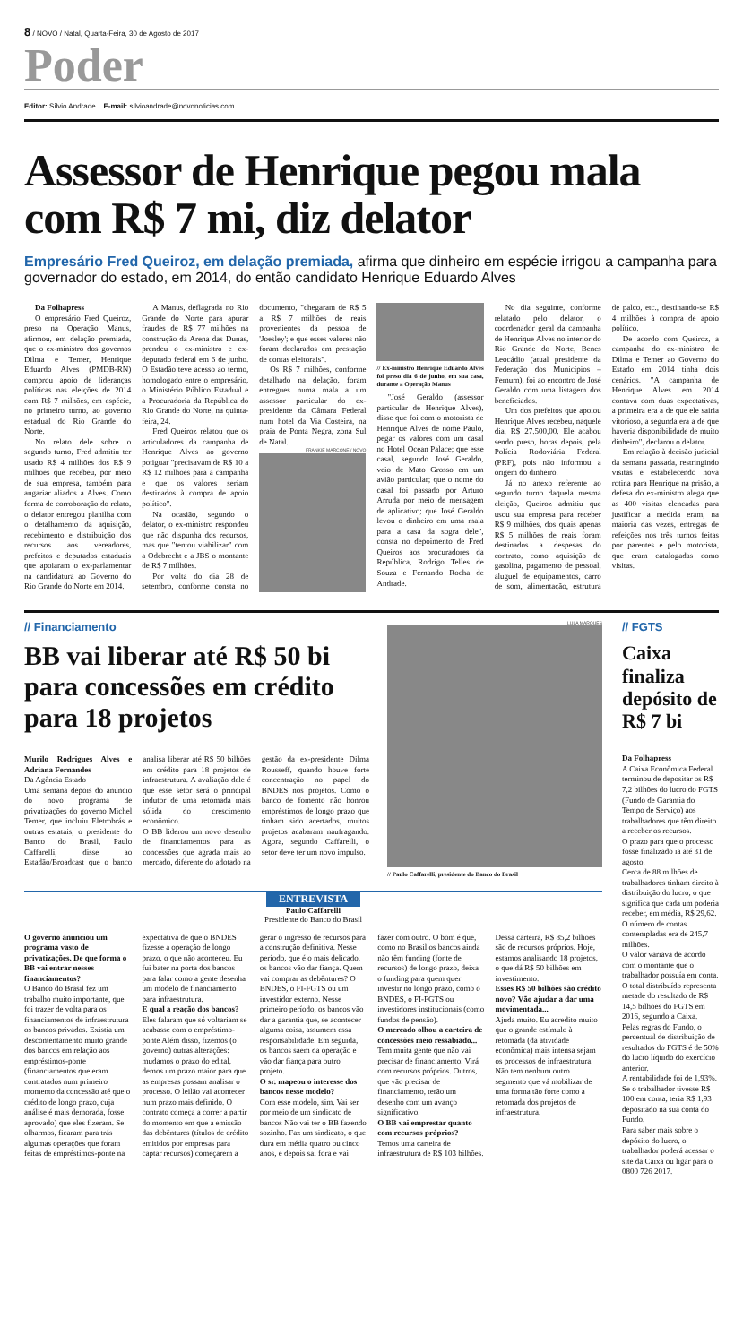8 / NOVO / Natal, Quarta-Feira, 30 de Agosto de 2017
Poder
Editor: Sílvio Andrade E-mail: silvioandrade@novonoticias.com
Assessor de Henrique pegou mala com R$ 7 mi, diz delator
Empresário Fred Queiroz, em delação premiada, afirma que dinheiro em espécie irrigou a campanha para governador do estado, em 2014, do então candidato Henrique Eduardo Alves
Da Folhapress
O empresário Fred Queiroz, preso na Operação Manus, afirmou, em delação premiada, que o ex-ministro dos governos Dilma e Temer, Henrique Eduardo Alves (PMDB-RN) comprou apoio de lideranças políticas nas eleições de 2014 com R$ 7 milhões, em espécie, no primeiro turno, ao governo estadual do Rio Grande do Norte.
No relato dele sobre o segundo turno, Fred admitiu ter usado R$ 4 milhões dos R$ 9 milhões que recebeu, por meio de sua empresa, também para angariar aliados a Alves. Como forma de corroboração do relato, o delator entregou planilha com o detalhamento da aquisição, recebimento e distribuição dos recursos aos vereadores, prefeitos e deputados estaduais que apoiaram o ex-parlamentar na candidatura ao Governo do Rio Grande do Norte em 2014.
A Manus, deflagrada no Rio Grande do Norte para apurar fraudes de R$ 77 milhões na construção da Arena das Dunas, prendeu o ex-ministro e ex-deputado federal em 6 de junho. O Estadão teve acesso ao termo, homologado entre o empresário, o Ministério Público Estadual e a Procuradoria da República do Rio Grande do Norte, na quinta-feira, 24.
Fred Queiroz relatou que os articuladores da campanha de Henrique Alves ao governo potiguar "precisavam de R$ 10 a R$ 12 milhões para a campanha e que os valores seriam destinados à compra de apoio político".
Na ocasião, segundo o delator, o ex-ministro respondeu que não dispunha dos recursos, mas que "tentou viabilizar" com a Odebrecht e a JBS o montante de R$ 7 milhões.
Por volta do dia 28 de setembro, conforme consta no documento, "chegaram de R$ 5 a R$ 7 milhões de reais provenientes da pessoa de 'Joesley'; e que esses valores não foram declarados em prestação de contas eleitorais".
Os R$ 7 milhões, conforme detalhado na delação, foram entregues numa mala a um assessor particular do ex-presidente da Câmara Federal num hotel da Via Costeira, na praia de Ponta Negra, zona Sul de Natal.
FRANKIE MARCONE / NOVO
// Ex-ministro Henrique Eduardo Alves foi preso dia 6 de junho, em sua casa, durante a Operação Manus
"José Geraldo (assessor particular de Henrique Alves), disse que foi com o motorista de Henrique Alves de nome Paulo, pegar os valores com um casal no Hotel Ocean Palace; que esse casal, segundo José Geraldo, veio de Mato Grosso em um avião particular; que o nome do casal foi passado por Arturo Arruda por meio de mensagem de aplicativo; que José Geraldo levou o dinheiro em uma mala para a casa da sogra dele", consta no depoimento de Fred Queiros aos procuradores da República, Rodrigo Telles de Souza e Fernando Rocha de Andrade.
No dia seguinte, conforme relatado pelo delator, o coordenador geral da campanha de Henrique Alves no interior do Rio Grande do Norte, Benes Leocádio (atual presidente da Federação dos Municípios – Femurn), foi ao encontro de José Geraldo com uma listagem dos beneficiados.
Um dos prefeitos que apoiou Henrique Alves recebeu, naquele dia, R$ 27.500,00. Ele acabou sendo preso, horas depois, pela Polícia Rodoviária Federal (PRF), pois não informou a origem do dinheiro.
Já no anexo referente ao segundo turno daquela mesma eleição, Queiroz admitiu que usou sua empresa para receber R$ 9 milhões, dos quais apenas R$ 5 milhões de reais foram destinados a despesas do contrato, como aquisição de gasolina, pagamento de pessoal, aluguel de equipamentos, carro de som, alimentação, estrutura de palco, etc., destinando-se R$ 4 milhões à compra de apoio político.
De acordo com Queiroz, a campanha do ex-ministro de Dilma e Temer ao Governo do Estado em 2014 tinha dois cenários. "A campanha de Henrique Alves em 2014 contava com duas expectativas, a primeira era a de que ele sairia vitorioso, a segunda era a de que haveria disponibilidade de muito dinheiro", declarou o delator.
Em relação à decisão judicial da semana passada, restringindo visitas e estabelecendo nova rotina para Henrique na prisão, a defesa do ex-ministro alega que as 400 visitas elencadas para justificar a medida eram, na maioria das vezes, entregas de refeições nos três turnos feitas por parentes e pelo motorista, que eram catalogadas como visitas.
// Financiamento
BB vai liberar até R$ 50 bi para concessões em crédito para 18 projetos
Murilo Rodrigues Alves e Adriana Fernandes
Da Agência Estado
Uma semana depois do anúncio do novo programa de privatizações do governo Michel Temer, que incluiu Eletrobrás e outras estatais, o presidente do Banco do Brasil, Paulo Caffarelli, disse ao Estadão/Broadcast que o banco analisa liberar até R$ 50 bilhões em crédito para 18 projetos de infraestrutura. A avaliação dele é que esse setor será o principal indutor de uma retomada mais sólida do crescimento econômico.
O BB liderou um novo desenho de financiamentos para as concessões que agrada mais ao mercado, diferente do adotado na gestão da ex-presidente Dilma Rousseff, quando houve forte concentração no papel do BNDES nos projetos. Como o banco de fomento não honrou empréstimos de longo prazo que tinham sido acertados, muitos projetos acabaram naufragando. Agora, segundo Caffarelli, o setor deve ter um novo impulso.
LULA MARQUES
// Paulo Caffarelli, presidente do Banco do Brasil
ENTREVISTA
Paulo Caffarelli
Presidente do Banco do Brasil
O governo anunciou um programa vasto de privatizações. De que forma o BB vai entrar nesses financiamentos?
O Banco do Brasil fez um trabalho muito importante, que foi trazer de volta para os financiamentos de infraestrutura os bancos privados. Existia um descontentamento muito grande dos bancos em relação aos empréstimos-ponte (financiamentos que eram contratados num primeiro momento da concessão até que o crédito de longo prazo, cuja análise é mais demorada, fosse aprovado) que eles fizeram. Se olharmos, ficaram para trás algumas operações que foram feitas de empréstimos-ponte na expectativa de que o BNDES fizesse a operação de longo prazo, o que não aconteceu. Eu fui bater na porta dos bancos para falar como a gente desenha um modelo de financiamento para infraestrutura.
E qual a reação dos bancos?
Eles falaram que só voltariam se acabasse com o empréstimo-ponte Além disso, fizemos (o governo) outras alterações: mudamos o prazo do edital, demos um prazo maior para que as empresas possam analisar o processo. O leilão vai acontecer num prazo mais definido. O contrato começa a correr a partir do momento em que a emissão das debêntures (títulos de crédito emitidos por empresas para captar recursos) começarem a gerar o ingresso de recursos para a construção definitiva. Nesse período, que é o mais delicado, os bancos vão dar fiança. Quem vai comprar as debêntures? O BNDES, o FI-FGTS ou um investidor externo. Nesse primeiro período, os bancos vão dar a garantia que, se acontecer alguma coisa, assumem essa responsabilidade. Em seguida, os bancos saem da operação e vão dar fiança para outro projeto.
O sr. mapeou o interesse dos bancos nesse modelo?
Com esse modelo, sim. Vai ser por meio de um sindicato de bancos Não vai ter o BB fazendo sozinho. Faz um sindicato, o que dura em média quatro ou cinco anos, e depois sai fora e vai fazer com outro. O bom é que, como no Brasil os bancos ainda não têm funding (fonte de recursos) de longo prazo, deixa o funding para quem quer investir no longo prazo, como o BNDES, o FI-FGTS ou investidores institucionais (como fundos de pensão).
O mercado olhou a carteira de concessões meio ressabiado...
Tem muita gente que não vai precisar de financiamento. Virá com recursos próprios. Outros, que vão precisar de financiamento, terão um desenho com um avanço significativo.
O BB vai emprestar quanto com recursos próprios?
Temos uma carteira de infraestrutura de R$ 103 bilhões. Dessa carteira, R$ 85,2 bilhões são de recursos próprios. Hoje, estamos analisando 18 projetos, o que dá R$ 50 bilhões em investimento.
Esses R$ 50 bilhões são crédito novo? Vão ajudar a dar uma movimentada...
Ajuda muito. Eu acredito muito que o grande estímulo à retomada (da atividade econômica) mais intensa sejam os processos de infraestrutura. Não tem nenhum outro segmento que vá mobilizar de uma forma tão forte como a retomada dos projetos de infraestrutura.
// FGTS
Caixa finaliza depósito de R$ 7 bi
Da Folhapress
A Caixa Econômica Federal terminou de depositar os R$ 7,2 bilhões do lucro do FGTS (Fundo de Garantia do Tempo de Serviço) aos trabalhadores que têm direito a receber os recursos.
O prazo para que o processo fosse finalizado ia até 31 de agosto.
Cerca de 88 milhões de trabalhadores tinham direito à distribuição do lucro, o que significa que cada um poderia receber, em média, R$ 29,62.
O número de contas contempladas era de 245,7 milhões.
O valor variava de acordo com o montante que o trabalhador possuía em conta. O total distribuído representa metade do resultado de R$ 14,5 bilhões do FGTS em 2016, segundo a Caixa.
Pelas regras do Fundo, o percentual de distribuição de resultados do FGTS é de 50% do lucro líquido do exercício anterior.
A rentabilidade foi de 1,93%. Se o trabalhador tivesse R$ 100 em conta, teria R$ 1,93 depositado na sua conta do Fundo.
Para saber mais sobre o depósito do lucro, o trabalhador poderá acessar o site da Caixa ou ligar para o 0800 726 2017.